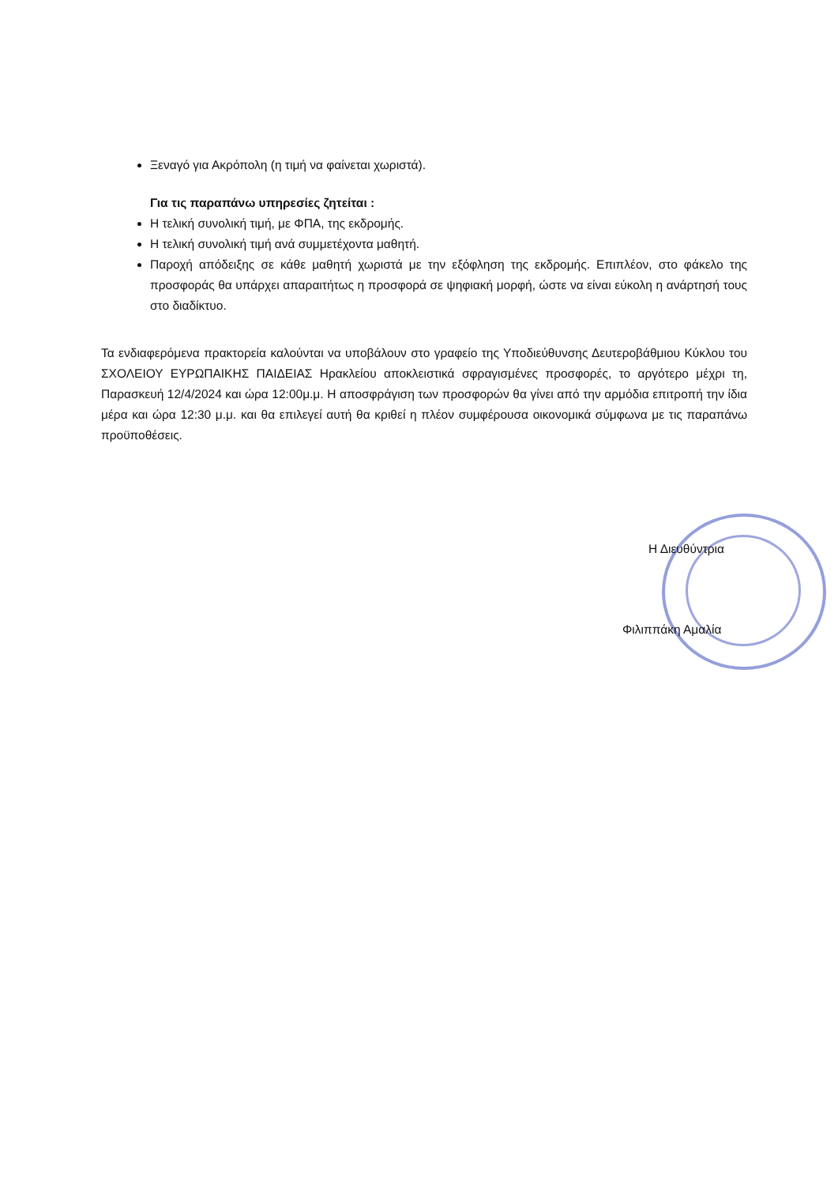Ξεναγό για Ακρόπολη (η τιμή να φαίνεται χωριστά).
Για τις παραπάνω υπηρεσίες ζητείται :
Η τελική συνολική τιμή, με ΦΠΑ, της εκδρομής.
Η τελική συνολική τιμή ανά συμμετέχοντα μαθητή.
Παροχή απόδειξης σε κάθε μαθητή χωριστά με την εξόφληση της εκδρομής. Επιπλέον, στο φάκελο της προσφοράς θα υπάρχει απαραιτήτως η προσφορά σε ψηφιακή μορφή, ώστε να είναι εύκολη η ανάρτησή τους στο διαδίκτυο.
Τα ενδιαφερόμενα πρακτορεία καλούνται να υποβάλουν στο γραφείο της Υποδιεύθυνσης Δευτεροβάθμιου Κύκλου του ΣΧΟΛΕΙΟΥ ΕΥΡΩΠΑΙΚΗΣ ΠΑΙΔΕΙΑΣ Ηρακλείου αποκλειστικά σφραγισμένες προσφορές, το αργότερο μέχρι τη, Παρασκευή 12/4/2024 και ώρα 12:00μ.μ. Η αποσφράγιση των προσφορών θα γίνει από την αρμόδια επιτροπή την ίδια μέρα και ώρα 12:30 μ.μ. και θα επιλεγεί αυτή θα κριθεί η πλέον συμφέρουσα οικονομικά σύμφωνα με τις παραπάνω προϋποθέσεις.
Η Διευθύντρια
Φιλιππάκη Αμαλία